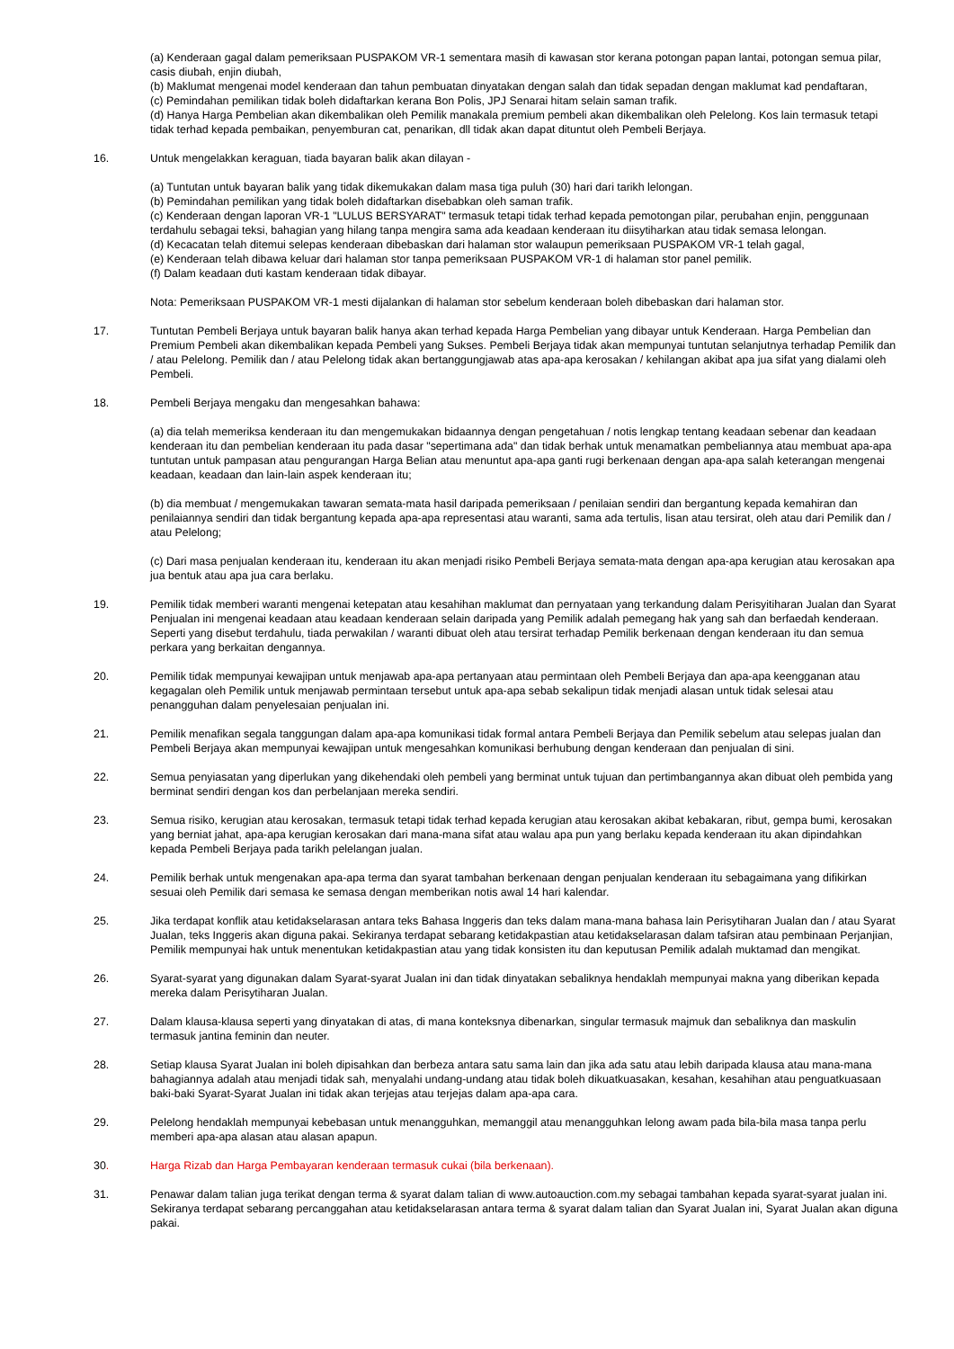(a) Kenderaan gagal dalam pemeriksaan PUSPAKOM VR-1 sementara masih di kawasan stor kerana potongan papan lantai, potongan semua pilar, casis diubah, enjin diubah,
(b) Maklumat mengenai model kenderaan dan tahun pembuatan dinyatakan dengan salah dan tidak sepadan dengan maklumat kad pendaftaran,
(c) Pemindahan pemilikan tidak boleh didaftarkan kerana Bon Polis, JPJ Senarai hitam selain saman trafik.
(d) Hanya Harga Pembelian akan dikembalikan oleh Pemilik manakala premium pembeli akan dikembalikan oleh Pelelong. Kos lain termasuk tetapi tidak terhad kepada pembaikan, penyemburan cat, penarikan, dll tidak akan dapat dituntut oleh Pembeli Berjaya.
16. Untuk mengelakkan keraguan, tiada bayaran balik akan dilayan -
(a) Tuntutan untuk bayaran balik yang tidak dikemukakan dalam masa tiga puluh (30) hari dari tarikh lelongan.
(b) Pemindahan pemilikan yang tidak boleh didaftarkan disebabkan oleh saman trafik.
(c) Kenderaan dengan laporan VR-1 "LULUS BERSYARAT" termasuk tetapi tidak terhad kepada pemotongan pilar, perubahan enjin, penggunaan terdahulu sebagai teksi, bahagian yang hilang tanpa mengira sama ada keadaan kenderaan itu diisytiharkan atau tidak semasa lelongan.
(d) Kecacatan telah ditemui selepas kenderaan dibebaskan dari halaman stor walaupun pemeriksaan PUSPAKOM VR-1 telah gagal,
(e) Kenderaan telah dibawa keluar dari halaman stor tanpa pemeriksaan PUSPAKOM VR-1 di halaman stor panel pemilik.
(f) Dalam keadaan duti kastam kenderaan tidak dibayar.
Nota: Pemeriksaan PUSPAKOM VR-1 mesti dijalankan di halaman stor sebelum kenderaan boleh dibebaskan dari halaman stor.
17. Tuntutan Pembeli Berjaya untuk bayaran balik hanya akan terhad kepada Harga Pembelian yang dibayar untuk Kenderaan. Harga Pembelian dan Premium Pembeli akan dikembalikan kepada Pembeli yang Sukses. Pembeli Berjaya tidak akan mempunyai tuntutan selanjutnya terhadap Pemilik dan / atau Pelelong. Pemilik dan / atau Pelelong tidak akan bertanggungjawab atas apa-apa kerosakan / kehilangan akibat apa jua sifat yang dialami oleh Pembeli.
18. Pembeli Berjaya mengaku dan mengesahkan bahawa:
(a) dia telah memeriksa kenderaan itu dan mengemukakan bidaannya dengan pengetahuan / notis lengkap tentang keadaan sebenar dan keadaan kenderaan itu dan pembelian kenderaan itu pada dasar "sepertimana ada" dan tidak berhak untuk menamatkan pembeliannya atau membuat apa-apa tuntutan untuk pampasan atau pengurangan Harga Belian atau menuntut apa-apa ganti rugi berkenaan dengan apa-apa salah keterangan mengenai keadaan, keadaan dan lain-lain aspek kenderaan itu;
(b) dia membuat / mengemukakan tawaran semata-mata hasil daripada pemeriksaan / penilaian sendiri dan bergantung kepada kemahiran dan penilaiannya sendiri dan tidak bergantung kepada apa-apa representasi atau waranti, sama ada tertulis, lisan atau tersirat, oleh atau dari Pemilik dan / atau Pelelong;
(c) Dari masa penjualan kenderaan itu, kenderaan itu akan menjadi risiko Pembeli Berjaya semata-mata dengan apa-apa kerugian atau kerosakan apa jua bentuk atau apa jua cara berlaku.
19. Pemilik tidak memberi waranti mengenai ketepatan atau kesahihan maklumat dan pernyataan yang terkandung dalam Perisyitiharan Jualan dan Syarat Penjualan ini mengenai keadaan atau keadaan kenderaan selain daripada yang Pemilik adalah pemegang hak yang sah dan berfaedah kenderaan. Seperti yang disebut terdahulu, tiada perwakilan / waranti dibuat oleh atau tersirat terhadap Pemilik berkenaan dengan kenderaan itu dan semua perkara yang berkaitan dengannya.
20. Pemilik tidak mempunyai kewajipan untuk menjawab apa-apa pertanyaan atau permintaan oleh Pembeli Berjaya dan apa-apa keengganan atau kegagalan oleh Pemilik untuk menjawab permintaan tersebut untuk apa-apa sebab sekalipun tidak menjadi alasan untuk tidak selesai atau penangguhan dalam penyelesaian penjualan ini.
21. Pemilik menafikan segala tanggungan dalam apa-apa komunikasi tidak formal antara Pembeli Berjaya dan Pemilik sebelum atau selepas jualan dan Pembeli Berjaya akan mempunyai kewajipan untuk mengesahkan komunikasi berhubung dengan kenderaan dan penjualan di sini.
22. Semua penyiasatan yang diperlukan yang dikehendaki oleh pembeli yang berminat untuk tujuan dan pertimbangannya akan dibuat oleh pembida yang berminat sendiri dengan kos dan perbelanjaan mereka sendiri.
23. Semua risiko, kerugian atau kerosakan, termasuk tetapi tidak terhad kepada kerugian atau kerosakan akibat kebakaran, ribut, gempa bumi, kerosakan yang berniat jahat, apa-apa kerugian kerosakan dari mana-mana sifat atau walau apa pun yang berlaku kepada kenderaan itu akan dipindahkan kepada Pembeli Berjaya pada tarikh pelelangan jualan.
24. Pemilik berhak untuk mengenakan apa-apa terma dan syarat tambahan berkenaan dengan penjualan kenderaan itu sebagaimana yang difikirkan sesuai oleh Pemilik dari semasa ke semasa dengan memberikan notis awal 14 hari kalendar.
25. Jika terdapat konflik atau ketidakselarasan antara teks Bahasa Inggeris dan teks dalam mana-mana bahasa lain Perisytiharan Jualan dan / atau Syarat Jualan, teks Inggeris akan diguna pakai. Sekiranya terdapat sebarang ketidakpastian atau ketidakselarasan dalam tafsiran atau pembinaan Perjanjian, Pemilik mempunyai hak untuk menentukan ketidakpastian atau yang tidak konsisten itu dan keputusan Pemilik adalah muktamad dan mengikat.
26. Syarat-syarat yang digunakan dalam Syarat-syarat Jualan ini dan tidak dinyatakan sebaliknya hendaklah mempunyai makna yang diberikan kepada mereka dalam Perisytiharan Jualan.
27. Dalam klausa-klausa seperti yang dinyatakan di atas, di mana konteksnya dibenarkan, singular termasuk majmuk dan sebaliknya dan maskulin termasuk jantina feminin dan neuter.
28. Setiap klausa Syarat Jualan ini boleh dipisahkan dan berbeza antara satu sama lain dan jika ada satu atau lebih daripada klausa atau mana-mana bahagiannya adalah atau menjadi tidak sah, menyalahi undang-undang atau tidak boleh dikuatkuasakan, kesahan, kesahihan atau penguatkuasaan baki-baki Syarat-Syarat Jualan ini tidak akan terjejas atau terjejas dalam apa-apa cara.
29. Pelelong hendaklah mempunyai kebebasan untuk menangguhkan, memanggil atau menangguhkan lelong awam pada bila-bila masa tanpa perlu memberi apa-apa alasan atau alasan apapun.
30. Harga Rizab dan Harga Pembayaran kenderaan termasuk cukai (bila berkenaan).
31. Penawar dalam talian juga terikat dengan terma & syarat dalam talian di www.autoauction.com.my sebagai tambahan kepada syarat-syarat jualan ini. Sekiranya terdapat sebarang percanggahan atau ketidakselarasan antara terma & syarat dalam talian dan Syarat Jualan ini, Syarat Jualan akan diguna pakai.